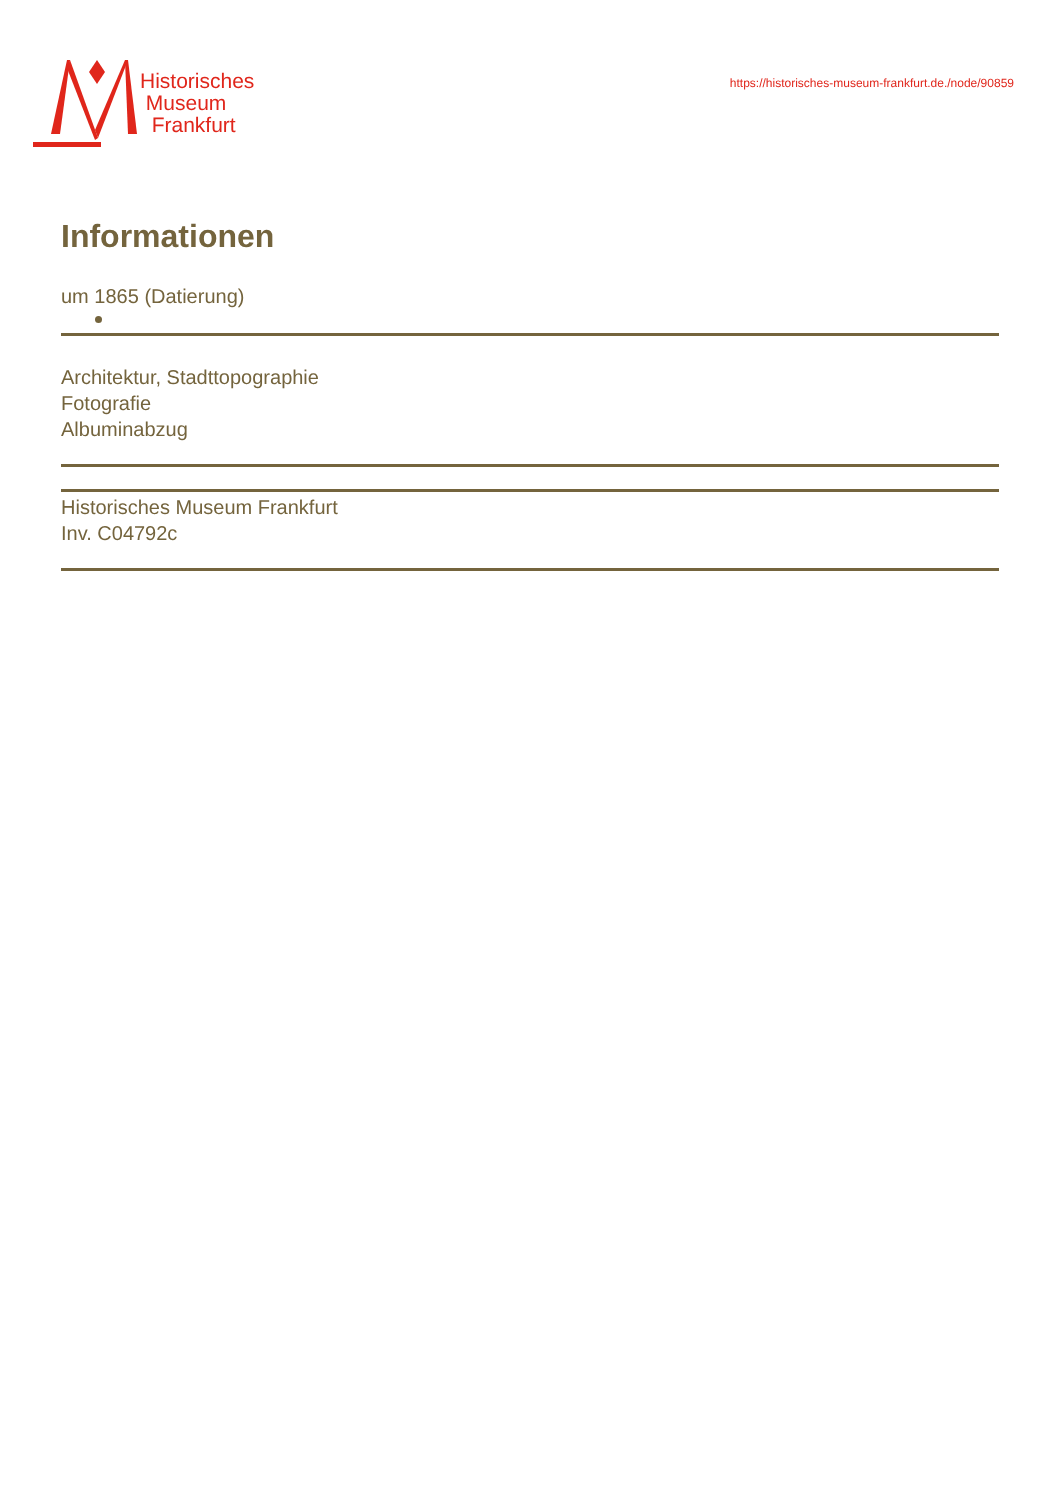Historisches
Museum
Frankfurt
https://historisches-museum-frankfurt.de./node/90859
Informationen
um 1865 (Datierung)
Architektur, Stadttopographie
Fotografie
Albuminabzug
Historisches Museum Frankfurt
Inv. C04792c